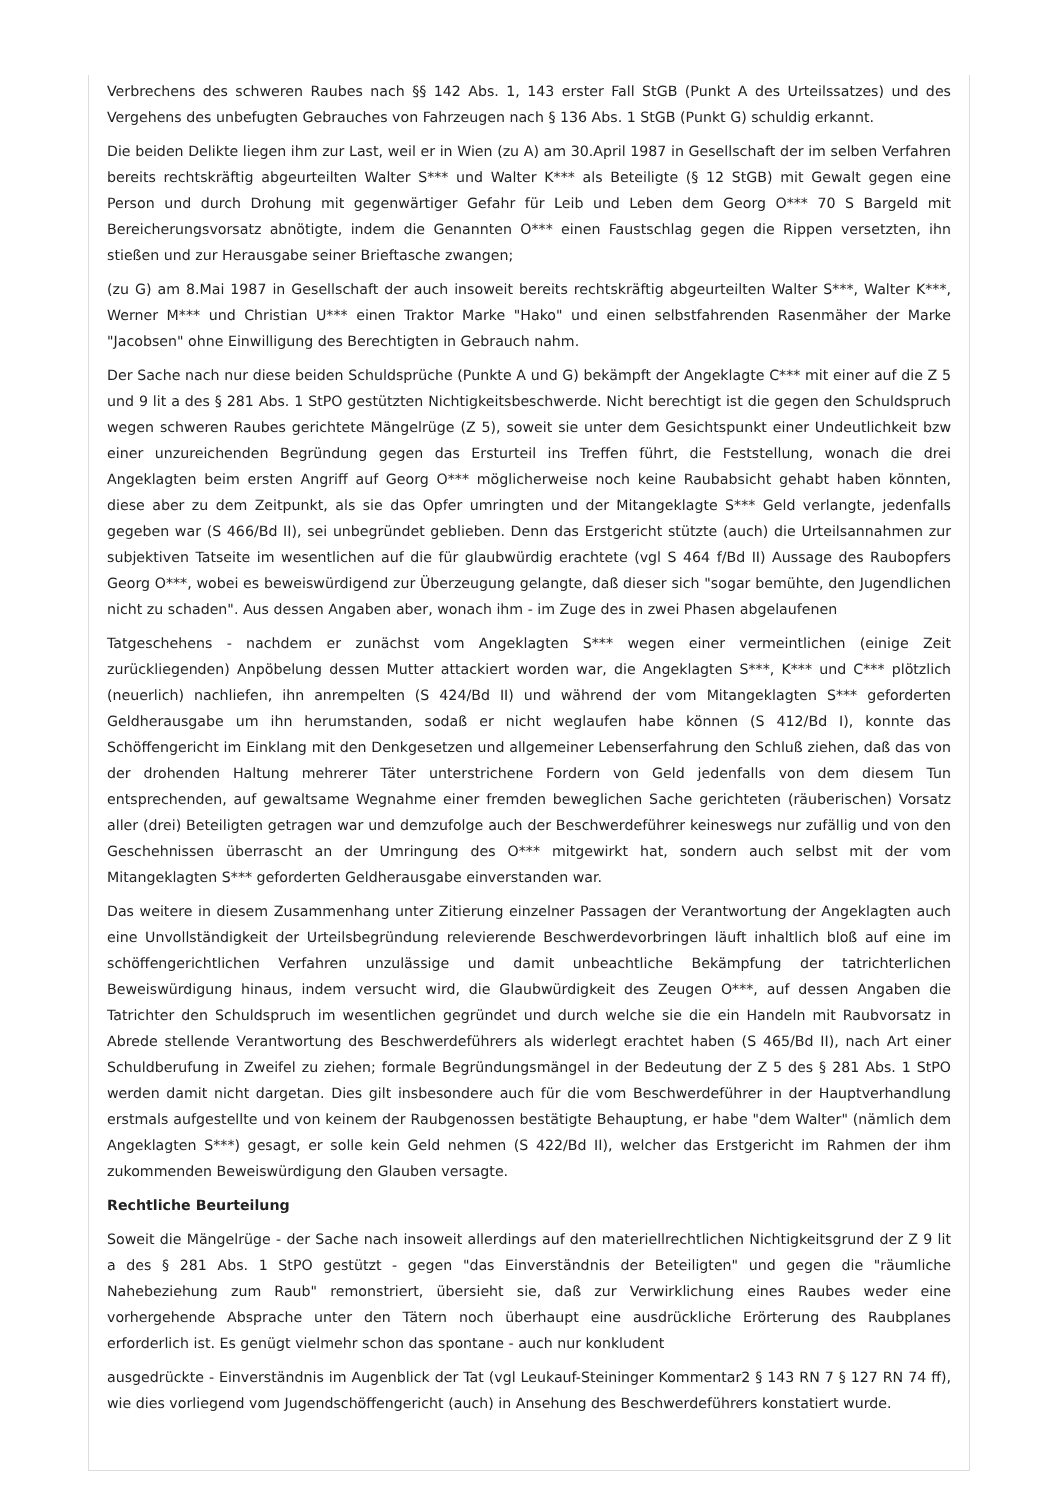Verbrechens des schweren Raubes nach §§ 142 Abs. 1, 143 erster Fall StGB (Punkt A des Urteilssatzes) und des Vergehens des unbefugten Gebrauches von Fahrzeugen nach § 136 Abs. 1 StGB (Punkt G) schuldig erkannt.
Die beiden Delikte liegen ihm zur Last, weil er in Wien (zu A) am 30.April 1987 in Gesellschaft der im selben Verfahren bereits rechtskräftig abgeurteilten Walter S*** und Walter K*** als Beteiligte (§ 12 StGB) mit Gewalt gegen eine Person und durch Drohung mit gegenwärtiger Gefahr für Leib und Leben dem Georg O*** 70 S Bargeld mit Bereicherungsvorsatz abnötigte, indem die Genannten O*** einen Faustschlag gegen die Rippen versetzten, ihn stießen und zur Herausgabe seiner Brieftasche zwangen;
(zu G) am 8.Mai 1987 in Gesellschaft der auch insoweit bereits rechtskräftig abgeurteilten Walter S***, Walter K***, Werner M*** und Christian U*** einen Traktor Marke "Hako" und einen selbstfahrenden Rasenmäher der Marke "Jacobsen" ohne Einwilligung des Berechtigten in Gebrauch nahm.
Der Sache nach nur diese beiden Schuldsprüche (Punkte A und G) bekämpft der Angeklagte C*** mit einer auf die Z 5 und 9 lit a des § 281 Abs. 1 StPO gestützten Nichtigkeitsbeschwerde. Nicht berechtigt ist die gegen den Schuldspruch wegen schweren Raubes gerichtete Mängelrüge (Z 5), soweit sie unter dem Gesichtspunkt einer Undeutlichkeit bzw einer unzureichenden Begründung gegen das Ersturteil ins Treffen führt, die Feststellung, wonach die drei Angeklagten beim ersten Angriff auf Georg O*** möglicherweise noch keine Raubabsicht gehabt haben könnten, diese aber zu dem Zeitpunkt, als sie das Opfer umringten und der Mitangeklagte S*** Geld verlangte, jedenfalls gegeben war (S 466/Bd II), sei unbegründet geblieben. Denn das Erstgericht stützte (auch) die Urteilsannahmen zur subjektiven Tatseite im wesentlichen auf die für glaubwürdig erachtete (vgl S 464 f/Bd II) Aussage des Raubopfers Georg O***, wobei es beweiswürdigend zur Überzeugung gelangte, daß dieser sich "sogar bemühte, den Jugendlichen nicht zu schaden". Aus dessen Angaben aber, wonach ihm - im Zuge des in zwei Phasen abgelaufenen
Tatgeschehens - nachdem er zunächst vom Angeklagten S*** wegen einer vermeintlichen (einige Zeit zurückliegenden) Anpöbelung dessen Mutter attackiert worden war, die Angeklagten S***, K*** und C*** plötzlich (neuerlich) nachliefen, ihn anrempelten (S 424/Bd II) und während der vom Mitangeklagten S*** geforderten Geldherausgabe um ihn herumstanden, sodaß er nicht weglaufen habe können (S 412/Bd I), konnte das Schöffengericht im Einklang mit den Denkgesetzen und allgemeiner Lebenserfahrung den Schluß ziehen, daß das von der drohenden Haltung mehrerer Täter unterstrichene Fordern von Geld jedenfalls von dem diesem Tun entsprechenden, auf gewaltsame Wegnahme einer fremden beweglichen Sache gerichteten (räuberischen) Vorsatz aller (drei) Beteiligten getragen war und demzufolge auch der Beschwerdeführer keineswegs nur zufällig und von den Geschehnissen überrascht an der Umringung des O*** mitgewirkt hat, sondern auch selbst mit der vom Mitangeklagten S*** geforderten Geldherausgabe einverstanden war.
Das weitere in diesem Zusammenhang unter Zitierung einzelner Passagen der Verantwortung der Angeklagten auch eine Unvollständigkeit der Urteilsbegründung relevierende Beschwerdevorbringen läuft inhaltlich bloß auf eine im schöffengerichtlichen Verfahren unzulässige und damit unbeachtliche Bekämpfung der tatrichterlichen Beweiswürdigung hinaus, indem versucht wird, die Glaubwürdigkeit des Zeugen O***, auf dessen Angaben die Tatrichter den Schuldspruch im wesentlichen gegründet und durch welche sie die ein Handeln mit Raubvorsatz in Abrede stellende Verantwortung des Beschwerdeführers als widerlegt erachtet haben (S 465/Bd II), nach Art einer Schuldberufung in Zweifel zu ziehen; formale Begründungsmängel in der Bedeutung der Z 5 des § 281 Abs. 1 StPO werden damit nicht dargetan. Dies gilt insbesondere auch für die vom Beschwerdeführer in der Hauptverhandlung erstmals aufgestellte und von keinem der Raubgenossen bestätigte Behauptung, er habe "dem Walter" (nämlich dem Angeklagten S***) gesagt, er solle kein Geld nehmen (S 422/Bd II), welcher das Erstgericht im Rahmen der ihm zukommenden Beweiswürdigung den Glauben versagte.
Rechtliche Beurteilung
Soweit die Mängelrüge - der Sache nach insoweit allerdings auf den materiellrechtlichen Nichtigkeitsgrund der Z 9 lit a des § 281 Abs. 1 StPO gestützt - gegen "das Einverständnis der Beteiligten" und gegen die "räumliche Nahebeziehung zum Raub" remonstriert, übersieht sie, daß zur Verwirklichung eines Raubes weder eine vorhergehende Absprache unter den Tätern noch überhaupt eine ausdrückliche Erörterung des Raubplanes erforderlich ist. Es genügt vielmehr schon das spontane - auch nur konkludent
ausgedrückte - Einverständnis im Augenblick der Tat (vgl Leukauf-Steininger Kommentar2 § 143 RN 7 § 127 RN 74 ff), wie dies vorliegend vom Jugendschöffengericht (auch) in Ansehung des Beschwerdeführers konstatiert wurde.